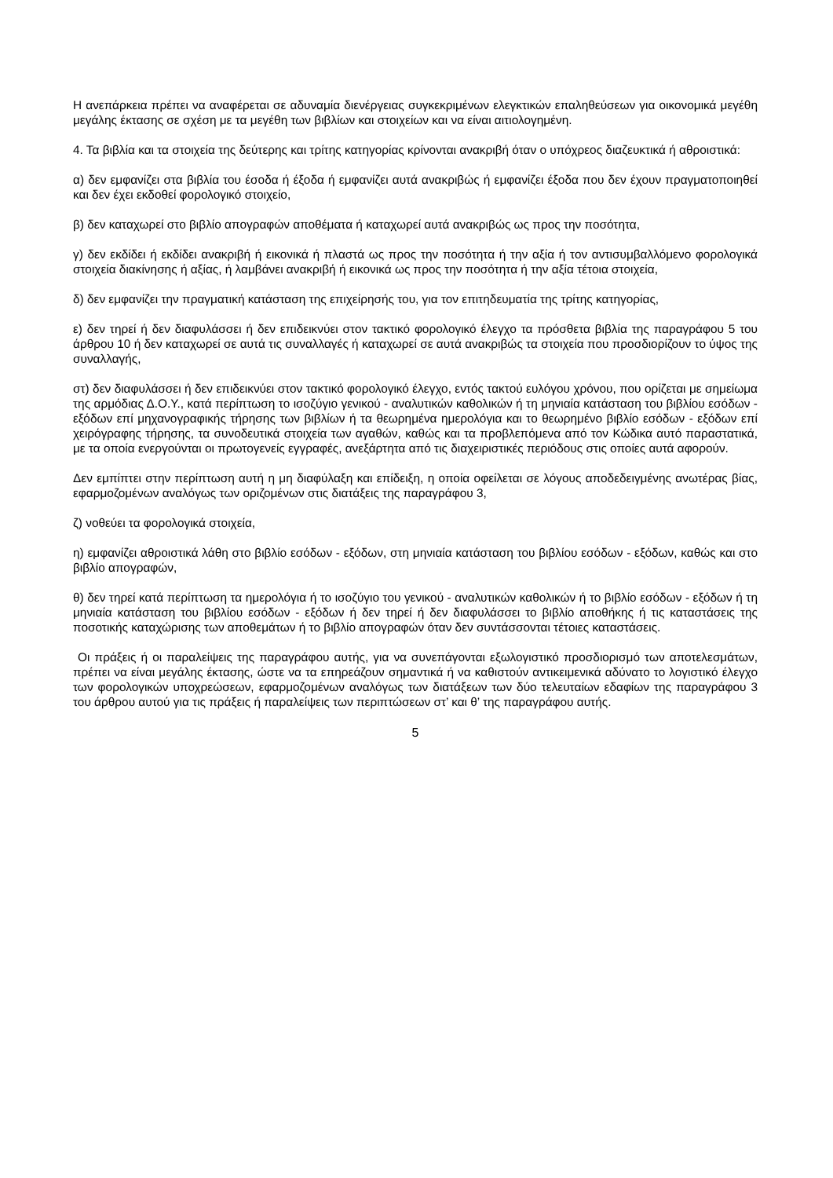Η ανεπάρκεια πρέπει να αναφέρεται σε αδυναμία διενέργειας συγκεκριμένων ελεγκτικών επαληθεύσεων για οικονομικά μεγέθη μεγάλης έκτασης σε σχέση με τα μεγέθη των βιβλίων και στοιχείων και να είναι αιτιολογημένη.
4. Τα βιβλία και τα στοιχεία της δεύτερης και τρίτης κατηγορίας κρίνονται ανακριβή όταν ο υπόχρεος διαζευκτικά ή αθροιστικά:
α) δεν εμφανίζει στα βιβλία του έσοδα ή έξοδα ή εμφανίζει αυτά ανακριβώς ή εμφανίζει έξοδα που δεν έχουν πραγματοποιηθεί και δεν έχει εκδοθεί φορολογικό στοιχείο,
β) δεν καταχωρεί στο βιβλίο απογραφών αποθέματα ή καταχωρεί αυτά ανακριβώς ως προς την ποσότητα,
γ) δεν εκδίδει ή εκδίδει ανακριβή ή εικονικά ή πλαστά ως προς την ποσότητα ή την αξία ή τον αντισυμβαλλόμενο φορολογικά στοιχεία διακίνησης ή αξίας, ή λαμβάνει ανακριβή ή εικονικά ως προς την ποσότητα ή την αξία τέτοια στοιχεία,
δ) δεν εμφανίζει την πραγματική κατάσταση της επιχείρησής του, για τον επιτηδευματία της τρίτης κατηγορίας,
ε) δεν τηρεί ή δεν διαφυλάσσει ή δεν επιδεικνύει στον τακτικό φορολογικό έλεγχο τα πρόσθετα βιβλία της παραγράφου 5 του άρθρου 10 ή δεν καταχωρεί σε αυτά τις συναλλαγές ή καταχωρεί σε αυτά ανακριβώς τα στοιχεία που προσδιορίζουν το ύψος της συναλλαγής,
στ) δεν διαφυλάσσει ή δεν επιδεικνύει στον τακτικό φορολογικό έλεγχο, εντός τακτού ευλόγου χρόνου, που ορίζεται με σημείωμα της αρμόδιας Δ.Ο.Υ., κατά περίπτωση το ισοζύγιο γενικού - αναλυτικών καθολικών ή τη μηνιαία κατάσταση του βιβλίου εσόδων - εξόδων επί μηχανογραφικής τήρησης των βιβλίων ή τα θεωρημένα ημερολόγια και το θεωρημένο βιβλίο εσόδων - εξόδων επί χειρόγραφης τήρησης, τα συνοδευτικά στοιχεία των αγαθών, καθώς και τα προβλεπόμενα από τον Κώδικα αυτό παραστατικά, με τα οποία ενεργούνται οι πρωτογενείς εγγραφές, ανεξάρτητα από τις διαχειριστικές περιόδους στις οποίες αυτά αφορούν.
Δεν εμπίπτει στην περίπτωση αυτή η μη διαφύλαξη και επίδειξη, η οποία οφείλεται σε λόγους αποδεδειγμένης ανωτέρας βίας, εφαρμοζομένων αναλόγως των οριζομένων στις διατάξεις της παραγράφου 3,
ζ) νοθεύει τα φορολογικά στοιχεία,
η) εμφανίζει αθροιστικά λάθη στο βιβλίο εσόδων - εξόδων, στη μηνιαία κατάσταση του βιβλίου εσόδων - εξόδων, καθώς και στο βιβλίο απογραφών,
θ) δεν τηρεί κατά περίπτωση τα ημερολόγια ή το ισοζύγιο του γενικού - αναλυτικών καθολικών ή το βιβλίο εσόδων - εξόδων ή τη μηνιαία κατάσταση του βιβλίου εσόδων - εξόδων ή δεν τηρεί ή δεν διαφυλάσσει το βιβλίο αποθήκης ή τις καταστάσεις της ποσοτικής καταχώρισης των αποθεμάτων ή το βιβλίο απογραφών όταν δεν συντάσσονται τέτοιες καταστάσεις.
Οι πράξεις ή οι παραλείψεις της παραγράφου αυτής, για να συνεπάγονται εξωλογιστικό προσδιορισμό των αποτελεσμάτων, πρέπει να είναι μεγάλης έκτασης, ώστε να τα επηρεάζουν σημαντικά ή να καθιστούν αντικειμενικά αδύνατο το λογιστικό έλεγχο των φορολογικών υποχρεώσεων, εφαρμοζομένων αναλόγως των διατάξεων των δύο τελευταίων εδαφίων της παραγράφου 3 του άρθρου αυτού για τις πράξεις ή παραλείψεις των περιπτώσεων στ’ και θ’ της παραγράφου αυτής.
5